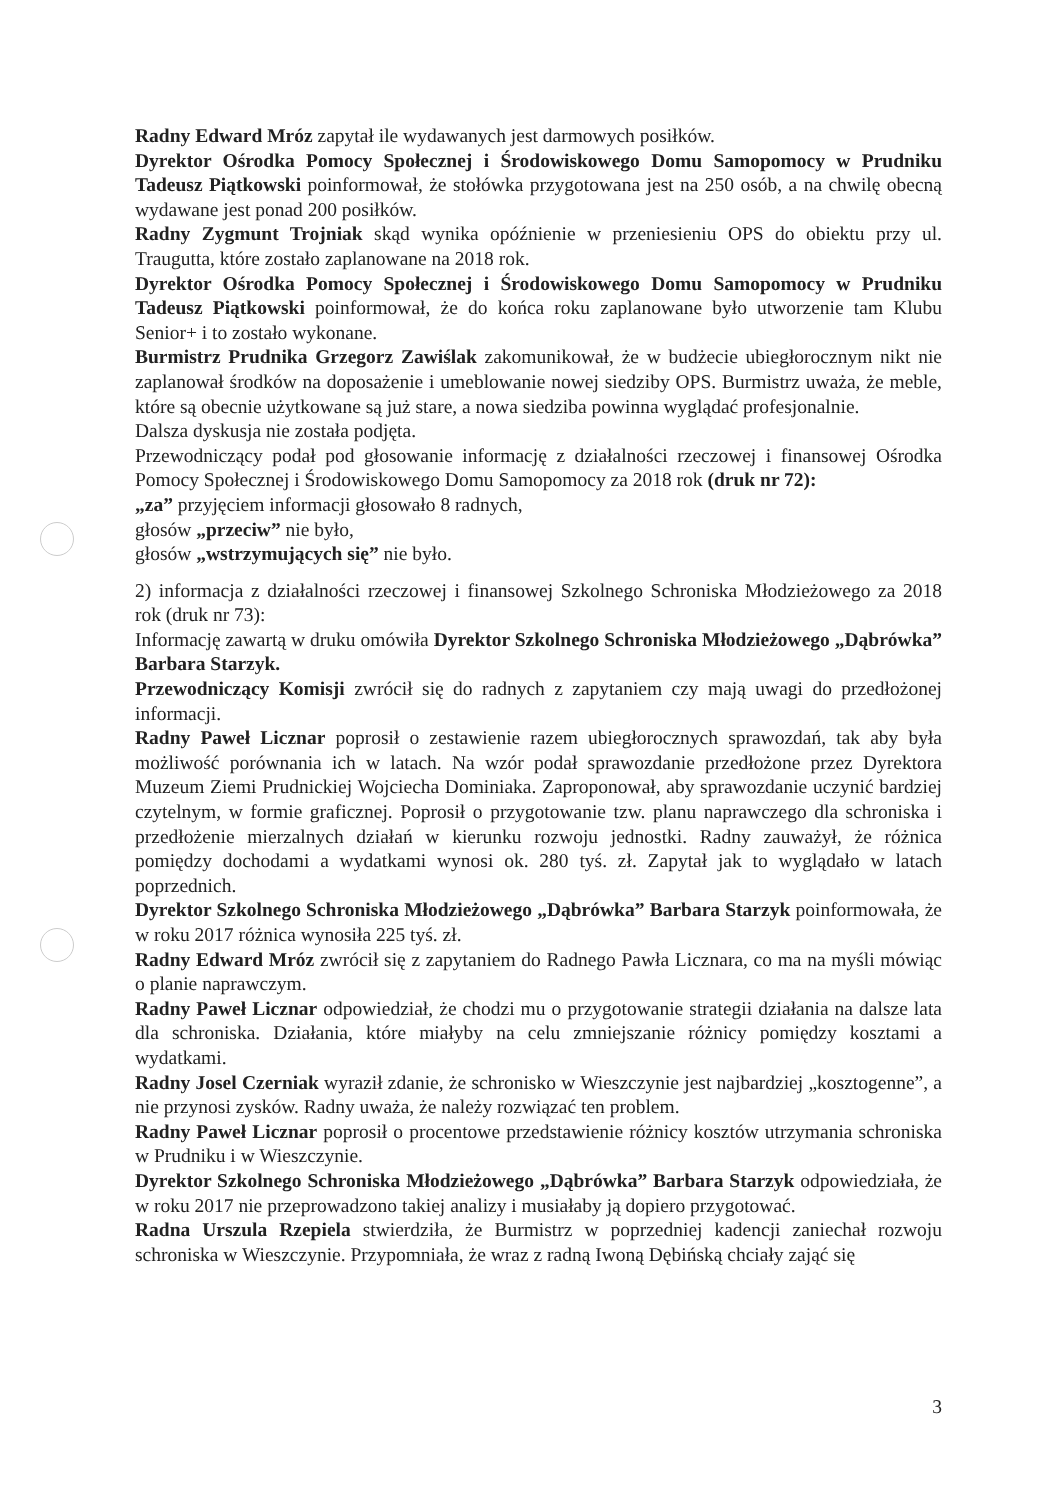Radny Edward Mróz zapytał ile wydawanych jest darmowych posiłków.
Dyrektor Ośrodka Pomocy Społecznej i Środowiskowego Domu Samopomocy w Prudniku Tadeusz Piątkowski poinformował, że stołówka przygotowana jest na 250 osób, a na chwilę obecną wydawane jest ponad 200 posiłków.
Radny Zygmunt Trojniak skąd wynika opóźnienie w przeniesieniu OPS do obiektu przy ul. Traugutta, które zostało zaplanowane na 2018 rok.
Dyrektor Ośrodka Pomocy Społecznej i Środowiskowego Domu Samopomocy w Prudniku Tadeusz Piątkowski poinformował, że do końca roku zaplanowane było utworzenie tam Klubu Senior+ i to zostało wykonane.
Burmistrz Prudnika Grzegorz Zawiślak zakomunikował, że w budżecie ubiegłorocznym nikt nie zaplanował środków na doposażenie i umeblowanie nowej siedziby OPS. Burmistrz uważa, że meble, które są obecnie użytkowane są już stare, a nowa siedziba powinna wyglądać profesjonalnie.
Dalsza dyskusja nie została podjęta.
Przewodniczący podał pod głosowanie informację z działalności rzeczowej i finansowej Ośrodka Pomocy Społecznej i Środowiskowego Domu Samopomocy za 2018 rok (druk nr 72):
„za” przyjęciem informacji głosowało 8 radnych,
głosów „przeciw” nie było,
głosów „wstrzymujących się” nie było.
2) informacja z działalności rzeczowej i finansowej Szkolnego Schroniska Młodzieżowego za 2018 rok (druk nr 73):
Informację zawartą w druku omówiła Dyrektor Szkolnego Schroniska Młodzieżowego „Dąbrówka” Barbara Starzyk.
Przewodniczący Komisji zwrócił się do radnych z zapytaniem czy mają uwagi do przedłożonej informacji.
Radny Paweł Licznar poprosił o zestawienie razem ubiegłorocznych sprawozdań, tak aby była możliwość porównania ich w latach. Na wzór podał sprawozdanie przedłożone przez Dyrektora Muzeum Ziemi Prudnickiej Wojciecha Dominiaka. Zaproponował, aby sprawozdanie uczynić bardziej czytelnym, w formie graficznej. Poprosił o przygotowanie tzw. planu naprawczego dla schroniska i przedłożenie mierzalnych działań w kierunku rozwoju jednostki. Radny zauważył, że różnica pomiędzy dochodami a wydatkami wynosi ok. 280 tyś. zł. Zapytał jak to wyglądało w latach poprzednich.
Dyrektor Szkolnego Schroniska Młodzieżowego „Dąbrówka” Barbara Starzyk poinformowała, że w roku 2017 różnica wynosiła 225 tyś. zł.
Radny Edward Mróz zwrócił się z zapytaniem do Radnego Pawła Licznara, co ma na myśli mówiąc o planie naprawczym.
Radny Paweł Licznar odpowiedział, że chodzi mu o przygotowanie strategii działania na dalsze lata dla schroniska. Działania, które miałyby na celu zmniejszanie różnicy pomiędzy kosztami a wydatkami.
Radny Josel Czerniak wyraził zdanie, że schronisko w Wieszczynie jest najbardziej „kosztogenne”, a nie przynosi zysków. Radny uważa, że należy rozwiązać ten problem.
Radny Paweł Licznar poprosił o procentowe przedstawienie różnicy kosztów utrzymania schroniska w Prudniku i w Wieszczynie.
Dyrektor Szkolnego Schroniska Młodzieżowego „Dąbrówka” Barbara Starzyk odpowiedziała, że w roku 2017 nie przeprowadzono takiej analizy i musiałaby ją dopiero przygotować.
Radna Urszula Rzepiela stwierdziła, że Burmistrz w poprzedniej kadencji zaniechał rozwoju schroniska w Wieszczynie. Przypomniała, że wraz z radną Iwoną Dębińską chciały zająć się
3